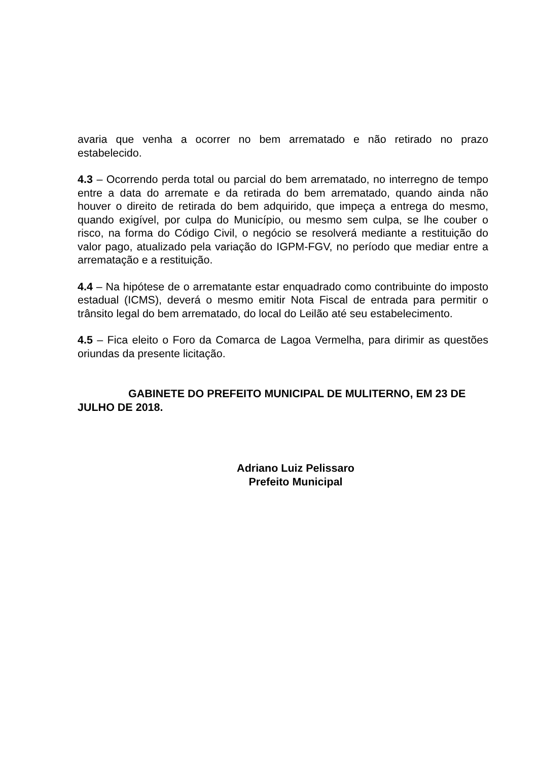avaria que venha a ocorrer no bem arrematado e não retirado no prazo estabelecido.
4.3 – Ocorrendo perda total ou parcial do bem arrematado, no interregno de tempo entre a data do arremate e da retirada do bem arrematado, quando ainda não houver o direito de retirada do bem adquirido, que impeça a entrega do mesmo, quando exigível, por culpa do Município, ou mesmo sem culpa, se lhe couber o risco, na forma do Código Civil, o negócio se resolverá mediante a restituição do valor pago, atualizado pela variação do IGPM-FGV, no período que mediar entre a arrematação e a restituição.
4.4 – Na hipótese de o arrematante estar enquadrado como contribuinte do imposto estadual (ICMS), deverá o mesmo emitir Nota Fiscal de entrada para permitir o trânsito legal do bem arrematado, do local do Leilão até seu estabelecimento.
4.5 – Fica eleito o Foro da Comarca de Lagoa Vermelha, para dirimir as questões oriundas da presente licitação.
GABINETE DO PREFEITO MUNICIPAL DE MULITERNO, EM 23 DE JULHO DE 2018.
Adriano Luiz Pelissaro
Prefeito Municipal